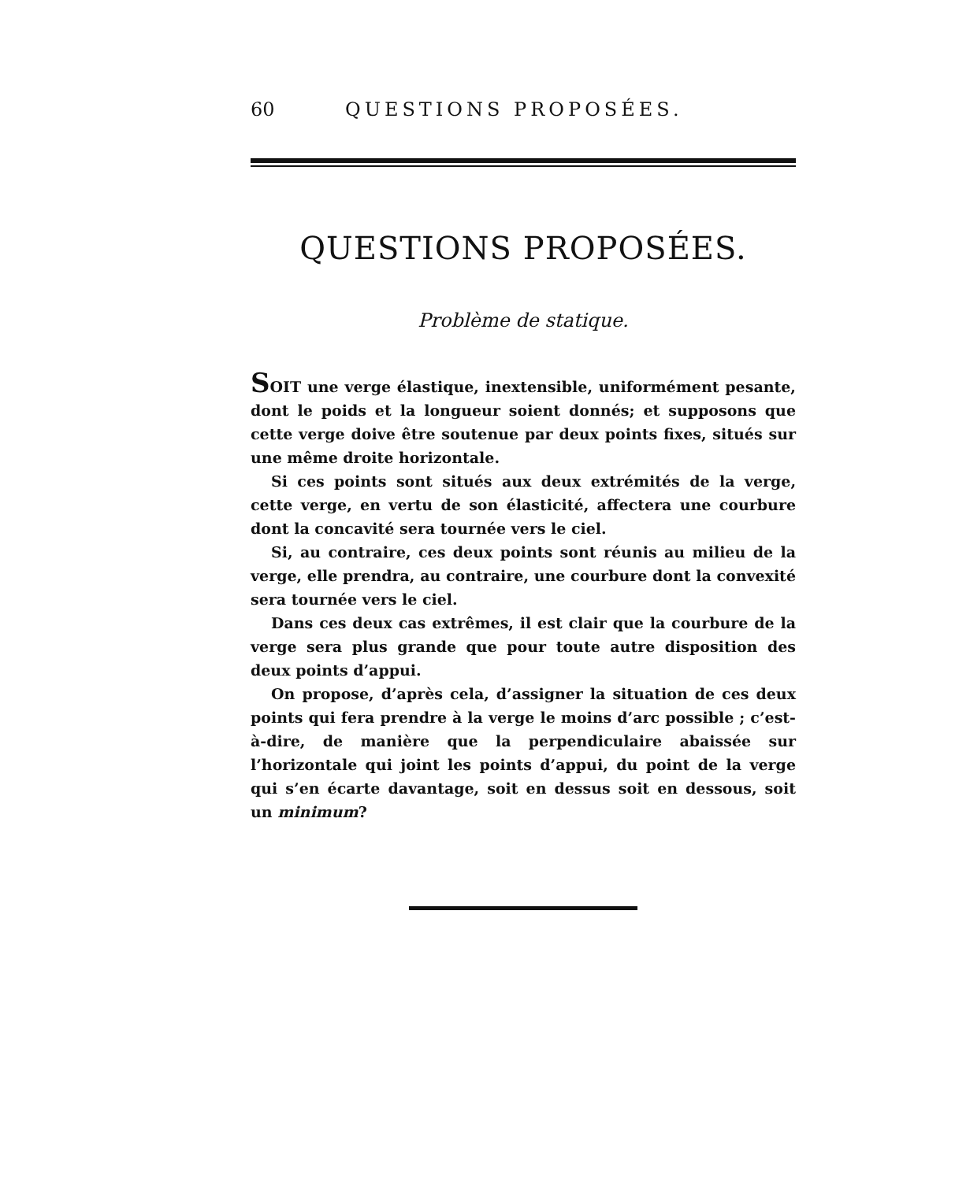60 QUESTIONS PROPOSÉES.
QUESTIONS PROPOSÉES.
Problème de statique.
SOIT une verge élastique, inextensible, uniformément pesante, dont le poids et la longueur soient donnés; et supposons que cette verge doive être soutenue par deux points fixes, situés sur une même droite horizontale.
Si ces points sont situés aux deux extrémités de la verge, cette verge, en vertu de son élasticité, affectera une courbure dont la concavité sera tournée vers le ciel.
Si, au contraire, ces deux points sont réunis au milieu de la verge, elle prendra, au contraire, une courbure dont la convexité sera tournée vers le ciel.
Dans ces deux cas extrêmes, il est clair que la courbure de la verge sera plus grande que pour toute autre disposition des deux points d’appui.
On propose, d’après cela, d’assigner la situation de ces deux points qui fera prendre à la verge le moins d’arc possible ; c’est-à-dire, de manière que la perpendiculaire abaissée sur l’horizontale qui joint les points d’appui, du point de la verge qui s’en écarte davantage, soit en dessus soit en dessous, soit un minimum?